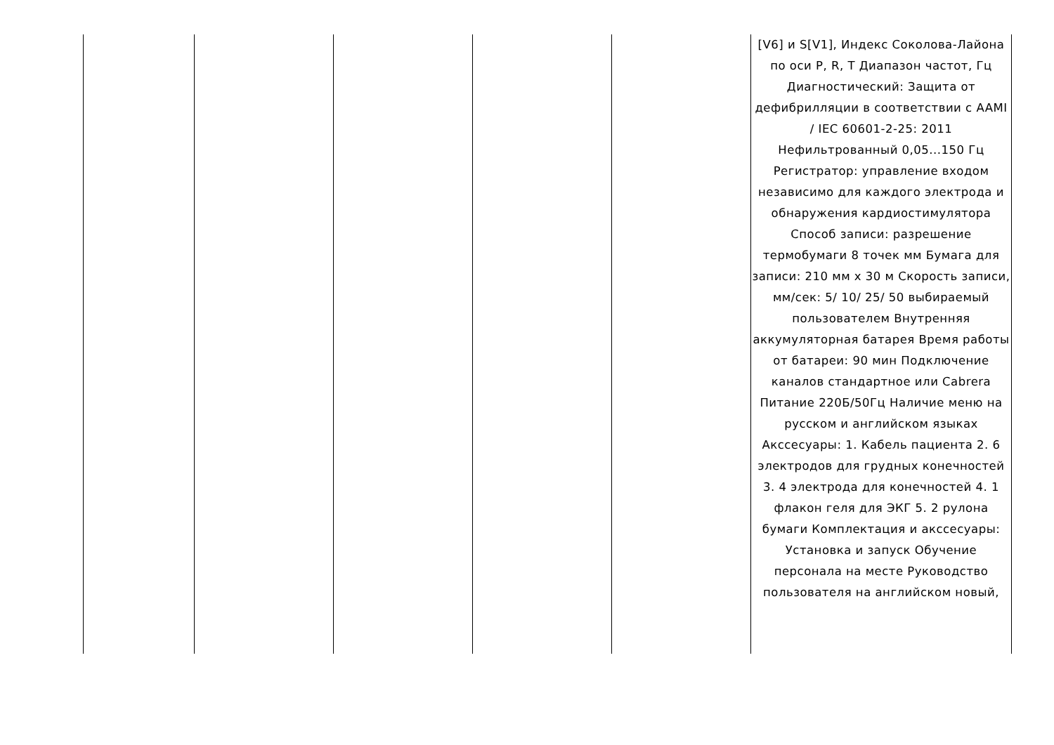| | | | | | [V6] и S[V1], Индекс Соколова-Лайона по оси P, R, T Диапазон частот, Гц Диагностический: Защита от дефибрилляции в соответствии с AAMI / IEC 60601-2-25: 2011 Нефильтрованный 0,05...150 Гц Регистратор: управление входом независимо для каждого электрода и обнаружения кардиостимулятора Способ записи: разрешение термобумаги 8 точек мм Бумага для записи: 210 мм x 30 м Скорость записи, мм/сек: 5/ 10/ 25/ 50 выбираемый пользователем Внутренняя аккумуляторная батарея Время работы от батареи: 90 мин Подключение каналов стандартное или Cabrera Питание 220Б/50Гц Наличие меню на русском и английском языках Акссесуары: 1. Кабель пациента 2. 6 электродов для грудных конечностей 3. 4 электрода для конечностей 4. 1 флакон геля для ЭКГ 5. 2 рулона бумаги Комплектация и акссесуары: Установка и запуск Обучение персонала на месте Руководство пользователя на английском новый, |